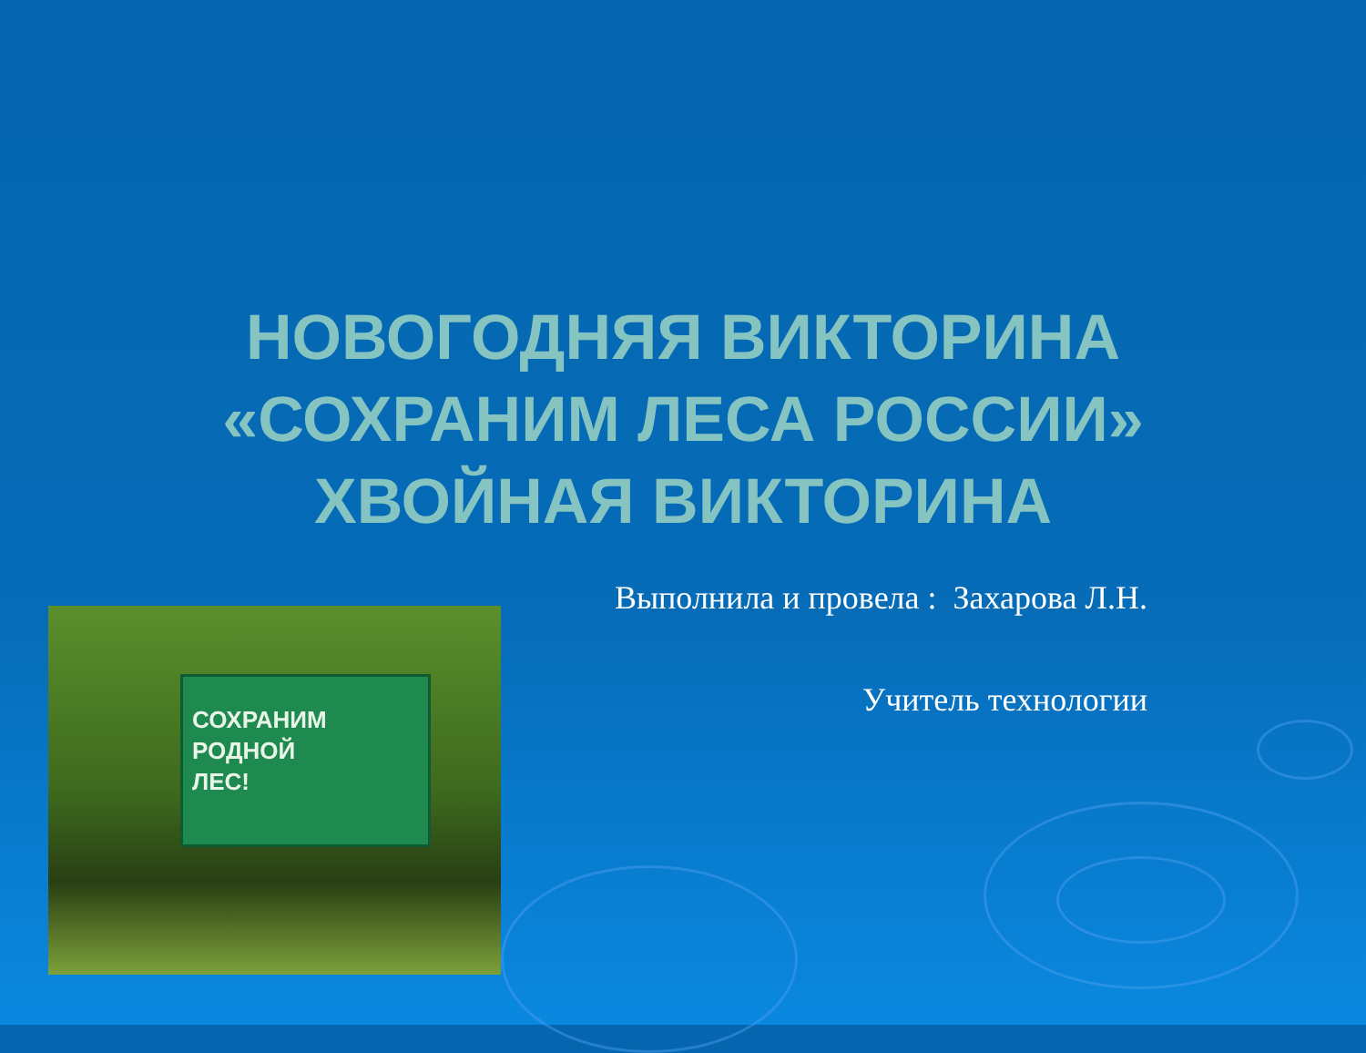НОВОГОДНЯЯ ВИКТОРИНА
«СОХРАНИМ ЛЕСА РОССИИ»
ХВОЙНАЯ ВИКТОРИНА
Выполнила и провела : Захарова Л.Н.
Учитель технологии
СОХРАНИМ
РОДНОЙ
ЛЕС!